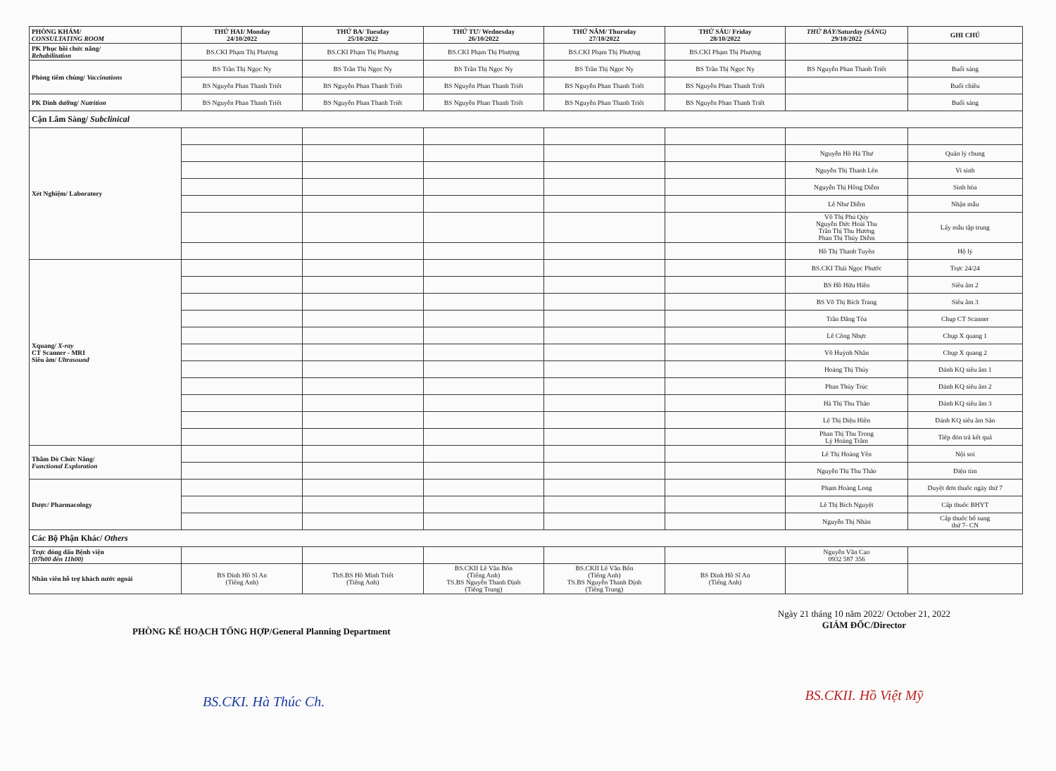| PHÒNG KHÁM/ CONSULTATING ROOM | THỨ HAI/ Monday 24/10/2022 | THỨ BA/ Tuesday 25/10/2022 | THỨ TƯ/ Wednesday 26/10/2022 | THỨ NĂM/ Thursday 27/10/2022 | THỨ SÁU/ Friday 28/10/2022 | THỨ BẢY/Saturday (SÁNG) 29/10/2022 | GHI CHÚ |
| --- | --- | --- | --- | --- | --- | --- | --- |
| PK Phục hồi chức năng/ Rehabilitation | BS.CKI Phạm Thị Phượng | BS.CKI Phạm Thị Phượng | BS.CKI Phạm Thị Phượng | BS.CKI Phạm Thị Phượng | BS.CKI Phạm Thị Phượng | | |
| Phòng tiêm chủng/ Vaccinations | BS Trần Thị Ngọc Ny | BS Trần Thị Ngọc Ny | BS Trần Thị Ngọc Ny | BS Trần Thị Ngọc Ny | BS Trần Thị Ngọc Ny | BS Nguyễn Phan Thanh Triết | Buổi sáng |
| | BS Nguyễn Phan Thanh Triết | BS Nguyễn Phan Thanh Triết | BS Nguyễn Phan Thanh Triết | BS Nguyễn Phan Thanh Triết | BS Nguyễn Phan Thanh Triết | | Buổi chiều |
| PK Dinh dưỡng/ Nutrition | BS Nguyễn Phan Thanh Triết | BS Nguyễn Phan Thanh Triết | BS Nguyễn Phan Thanh Triết | BS Nguyễn Phan Thanh Triết | BS Nguyễn Phan Thanh Triết | | Buổi sáng |
| Cận Lâm Sàng/ Subclinical | | | | | | | |
| Xét Nghiệm/ Laboratory | | | | | | | |
| | | | | | | Nguyễn Hồ Hà Thư | Quản lý chung |
| | | | | | | Nguyễn Thị Thanh Lên | Vi sinh |
| | | | | | | Nguyễn Thị Hồng Diễm | Sinh hóa |
| | | | | | | Lê Như Diễm | Nhận mẫu |
| | | | | | | Võ Thị Phú Qúy Nguyễn Đức Hoài Thu Trần Thị Thu Hương Phan Thị Thúy Diễm | Lấy mẫu tập trung |
| | | | | | | Hồ Thị Thanh Tuyền | Hộ lý |
| Xquang/ X-ray CT Scanner - MRI Siêu âm/ Ultrasound | | | | | | BS.CKI Thái Ngọc Phước | Trực 24/24 |
| | | | | | | BS Hồ Hữu Hiền | Siêu âm 2 |
| | | | | | | BS Võ Thị Bích Trang | Siêu âm 3 |
| | | | | | | Trần Đăng Tỏa | Chụp CT Scanner |
| | | | | | | Lê Công Nhực | Chụp X quang 1 |
| | | | | | | Võ Huỳnh Nhân | Chụp X quang 2 |
| | | | | | | Hoàng Thị Thủy | Đánh KQ siêu âm 1 |
| | | | | | | Phan Thủy Trúc | Đánh KQ siêu âm 2 |
| | | | | | | Hà Thị Thu Thảo | Đánh KQ siêu âm 3 |
| | | | | | | Lê Thị Diệu Hiền | Đánh KQ siêu âm Sản |
| | | | | | | Phan Thị Thu Trong Lý Hoàng Trâm | Tiếp đón trả kết quả |
| Thăm Dò Chức Năng/ Functional Exploration | | | | | | Lê Thị Hoàng Yến | Nội soi |
| | | | | | | Nguyễn Thị Thu Thảo | Điện tim |
| Dược/ Pharmacology | | | | | | Phạm Hoàng Long | Duyệt đơn thuốc ngày thứ 7 |
| | | | | | | Lê Thị Bích Nguyệt | Cấp thuốc BHYT |
| | | | | | | Nguyễn Thị Nhàn | Cấp thuốc bổ sung thứ 7- CN |
| Các Bộ Phận Khác/ Others | | | | | | | |
| Trực đóng dấu Bệnh viện (07h00 đến 11h00) | | | | | | Nguyễn Văn Cao 0932 587 356 | |
| Nhân viên hỗ trợ khách nước ngoài | BS Đinh Hồ Sĩ An (Tiếng Anh) | ThS.BS Hồ Minh Triết (Tiếng Anh) | BS.CKII Lê Văn Bốn (Tiếng Anh) TS.BS Nguyễn Thanh Định (Tiếng Trung) | BS.CKII Lê Văn Bốn (Tiếng Anh) TS.BS Nguyễn Thanh Định (Tiếng Trung) | BS Đinh Hồ Sĩ An (Tiếng Anh) | | |
PHÒNG KẾ HOẠCH TỔNG HỢP/General Planning Department
BS.CKI. Hà Thúc Ch.
Ngày 21 tháng 10 năm 2022/ October 21, 2022
GIÁM ĐỐC/Director
BS.CKII. Hồ Việt Mỹ